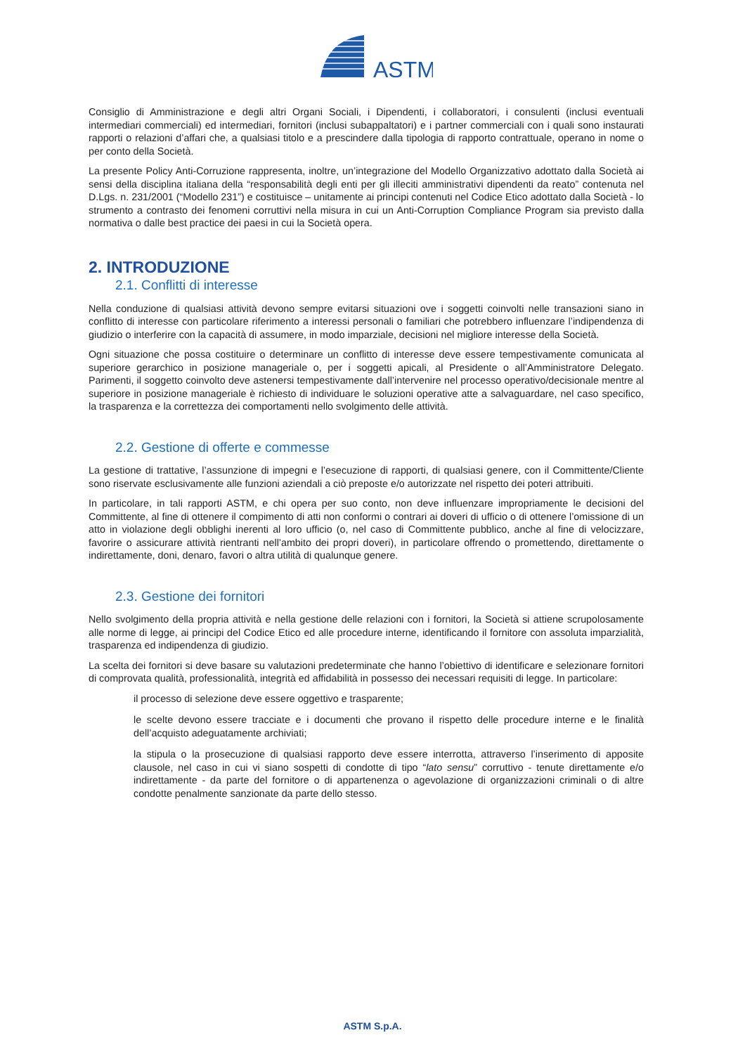ASTM
Consiglio di Amministrazione e degli altri Organi Sociali, i Dipendenti, i collaboratori, i consulenti (inclusi eventuali intermediari commerciali) ed intermediari, fornitori (inclusi subappaltatori) e i partner commerciali con i quali sono instaurati rapporti o relazioni d’affari che, a qualsiasi titolo e a prescindere dalla tipologia di rapporto contrattuale, operano in nome o per conto della Società.
La presente Policy Anti-Corruzione rappresenta, inoltre, un’integrazione del Modello Organizzativo adottato dalla Società ai sensi della disciplina italiana della “responsabilità degli enti per gli illeciti amministrativi dipendenti da reato” contenuta nel D.Lgs. n. 231/2001 (“Modello 231”) e costituisce – unitamente ai principi contenuti nel Codice Etico adottato dalla Società - lo strumento a contrasto dei fenomeni corruttivi nella misura in cui un Anti-Corruption Compliance Program sia previsto dalla normativa o dalle best practice dei paesi in cui la Società opera.
2. INTRODUZIONE
2.1. Conflitti di interesse
Nella conduzione di qualsiasi attività devono sempre evitarsi situazioni ove i soggetti coinvolti nelle transazioni siano in conflitto di interesse con particolare riferimento a interessi personali o familiari che potrebbero influenzare l’indipendenza di giudizio o interferire con la capacità di assumere, in modo imparziale, decisioni nel migliore interesse della Società.
Ogni situazione che possa costituire o determinare un conflitto di interesse deve essere tempestivamente comunicata al superiore gerarchico in posizione manageriale o, per i soggetti apicali, al Presidente o all’Amministratore Delegato. Parimenti, il soggetto coinvolto deve astenersi tempestivamente dall’intervenire nel processo operativo/decisionale mentre al superiore in posizione manageriale è richiesto di individuare le soluzioni operative atte a salvaguardare, nel caso specifico, la trasparenza e la correttezza dei comportamenti nello svolgimento delle attività.
2.2. Gestione di offerte e commesse
La gestione di trattative, l’assunzione di impegni e l’esecuzione di rapporti, di qualsiasi genere, con il Committente/Cliente sono riservate esclusivamente alle funzioni aziendali a ciò preposte e/o autorizzate nel rispetto dei poteri attribuiti.
In particolare, in tali rapporti ASTM, e chi opera per suo conto, non deve influenzare impropriamente le decisioni del Committente, al fine di ottenere il compimento di atti non conformi o contrari ai doveri di ufficio o di ottenere l’omissione di un atto in violazione degli obblighi inerenti al loro ufficio (o, nel caso di Committente pubblico, anche al fine di velocizzare, favorire o assicurare attività rientranti nell’ambito dei propri doveri), in particolare offrendo o promettendo, direttamente o indirettamente, doni, denaro, favori o altra utilità di qualunque genere.
2.3. Gestione dei fornitori
Nello svolgimento della propria attività e nella gestione delle relazioni con i fornitori, la Società si attiene scrupolosamente alle norme di legge, ai principi del Codice Etico ed alle procedure interne, identificando il fornitore con assoluta imparzialità, trasparenza ed indipendenza di giudizio.
La scelta dei fornitori si deve basare su valutazioni predeterminate che hanno l’obiettivo di identificare e selezionare fornitori di comprovata qualità, professionalità, integrità ed affidabilità in possesso dei necessari requisiti di legge. In particolare:
il processo di selezione deve essere oggettivo e trasparente;
le scelte devono essere tracciate e i documenti che provano il rispetto delle procedure interne e le finalità dell’acquisto adeguatamente archiviati;
la stipula o la prosecuzione di qualsiasi rapporto deve essere interrotta, attraverso l’inserimento di apposite clausole, nel caso in cui vi siano sospetti di condotte di tipo “lato sensu” corruttivo - tenute direttamente e/o indirettamente - da parte del fornitore o di appartenenza o agevolazione di organizzazioni criminali o di altre condotte penalmente sanzionate da parte dello stesso.
ASTM S.p.A.